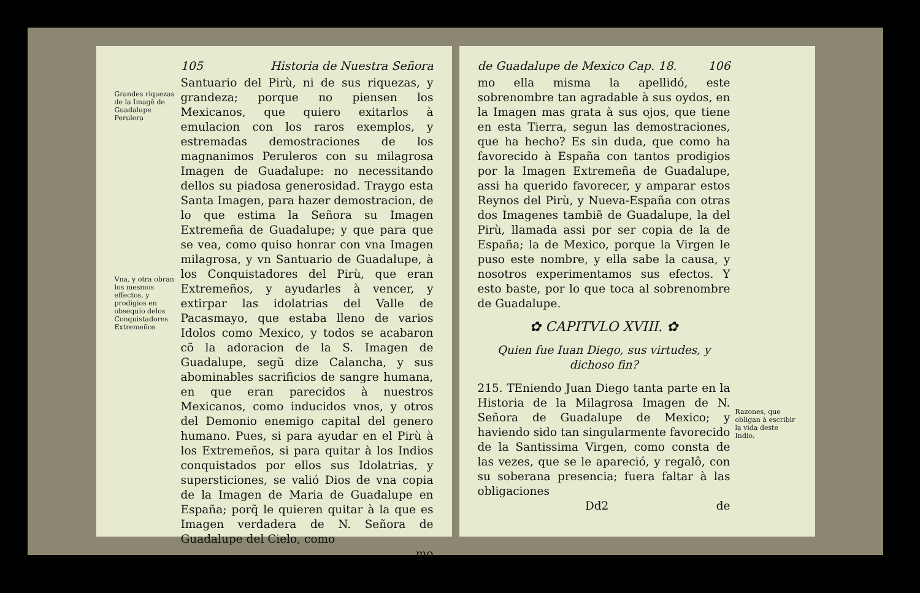Grandes riquezas de la Imagẽ de Guadalupe Perulera
Vna, y otra obran los mesmos effectos, y prodigios en obsequio delos Conquistadores Extremeños
105 Historia de Nuestra Señora
Santuario del Pirù, ni de sus riquezas, y grandeza; porque no piensen los Mexicanos, que quiero exitarlos à emulacion con los raros exemplos, y estremadas demostraciones de los magnanimos Peruleros con su milagrosa Imagen de Guadalupe: no necessitando dellos su piadosa generosidad. Traygo esta Santa Imagen, para hazer demostracion, de lo que estima la Señora su Imagen Extremeña de Guadalupe; y que para que se vea, como quiso honrar con vna Imagen milagrosa, y vn Santuario de Guadalupe, à los Conquistadores del Pirù, que eran Extremeños, y ayudarles à vencer, y extirpar las idolatrias del Valle de Pacasmayo, que estaba lleno de varios Idolos como Mexico, y todos se acabaron cõ la adoracion de la S. Imagen de Guadalupe, segũ dize Calancha, y sus abominables sacrificios de sangre humana, en que eran parecidos à nuestros Mexicanos, como inducidos vnos, y otros del Demonio enemigo capital del genero humano. Pues, si para ayudar en el Pirù à los Extremeños, si para quitar à los Indios conquistados por ellos sus Idolatrias, y supersticiones, se valió Dios de vna copia de la Imagen de Maria de Guadalupe en España; porq̃ le quieren quitar à la que es Imagen verdadera de N. Señora de Guadalupe del Cielo, como
mo
de Guadalupe de Mexico Cap. 18. 106
mo ella misma la apellidó, este sobrenombre tan agradable à sus oydos, en la Imagen mas grata à sus ojos, que tiene en esta Tierra, segun las demostraciones, que ha hecho? Es sin duda, que como ha favorecido à España con tantos prodigios por la Imagen Extremeña de Guadalupe, assi ha querido favorecer, y amparar estos Reynos del Pirù, y Nueva-España con otras dos Imagenes tambiẽ de Guadalupe, la del Pirù, llamada assi por ser copia de la de España; la de Mexico, porque la Virgen le puso este nombre, y ella sabe la causa, y nosotros experimentamos sus efectos. Y esto baste, por lo que toca al sobrenombre de Guadalupe.
✿ CAPITVLO XVIII. ✿
Quien fue Iuan Diego, sus virtudes, y dichoso fin?
215. TEniendo Juan Diego tanta parte en la Historia de la Milagrosa Imagen de N. Señora de Guadalupe de Mexico; y haviendo sido tan singularmente favorecido de la Santissima Virgen, como consta de las vezes, que se le apareció, y regalô, con su soberana presencia; fuera faltar à las obligaciones
Dd2 de
Razones, que obligan à escribir la vida deste Indio.